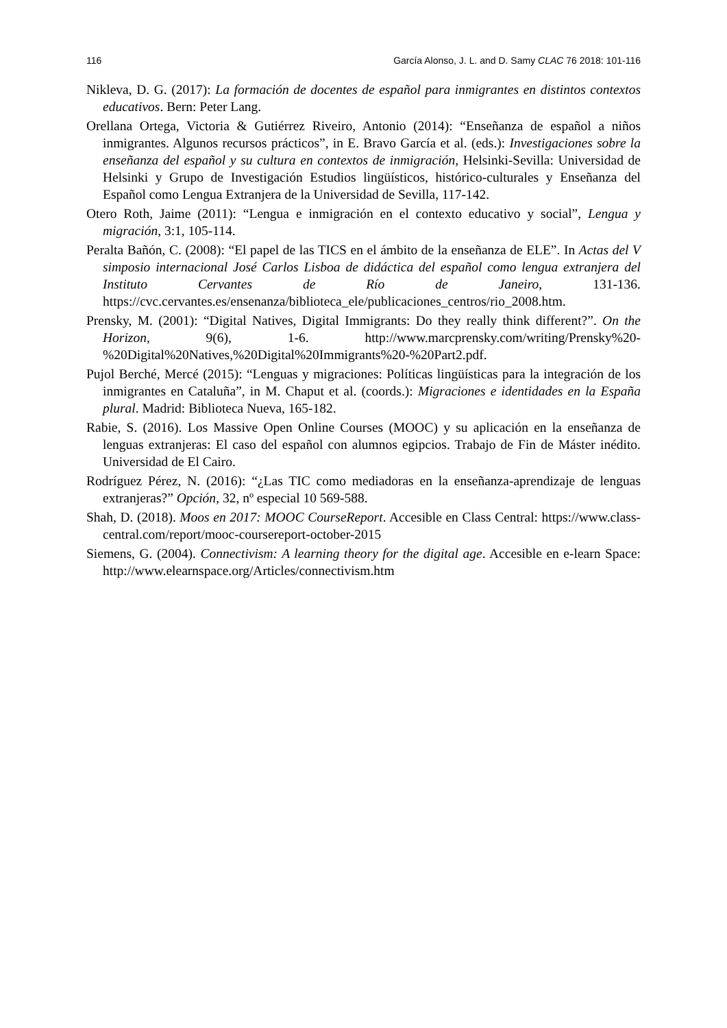116 García Alonso, J. L. and D. Samy CLAC 76 2018: 101-116
Nikleva, D. G. (2017): La formación de docentes de español para inmigrantes en distintos contextos educativos. Bern: Peter Lang.
Orellana Ortega, Victoria & Gutiérrez Riveiro, Antonio (2014): “Enseñanza de español a niños inmigrantes. Algunos recursos prácticos”, in E. Bravo García et al. (eds.): Investigaciones sobre la enseñanza del español y su cultura en contextos de inmigración, Helsinki-Sevilla: Universidad de Helsinki y Grupo de Investigación Estudios lingüísticos, histórico-culturales y Enseñanza del Español como Lengua Extranjera de la Universidad de Sevilla, 117-142.
Otero Roth, Jaime (2011): “Lengua e inmigración en el contexto educativo y social”, Lengua y migración, 3:1, 105-114.
Peralta Bañón, C. (2008): “El papel de las TICS en el ámbito de la enseñanza de ELE”. In Actas del V simposio internacional José Carlos Lisboa de didáctica del español como lengua extranjera del Instituto Cervantes de Río de Janeiro, 131-136. https://cvc.cervantes.es/ensenanza/biblioteca_ele/publicaciones_centros/rio_2008.htm.
Prensky, M. (2001): “Digital Natives, Digital Immigrants: Do they really think different?”. On the Horizon, 9(6), 1-6. http://www.marcprensky.com/writing/Prensky%20-%20Digital%20Natives,%20Digital%20Immigrants%20-%20Part2.pdf.
Pujol Berché, Mercé (2015): “Lenguas y migraciones: Políticas lingüísticas para la integración de los inmigrantes en Cataluña”, in M. Chaput et al. (coords.): Migraciones e identidades en la España plural. Madrid: Biblioteca Nueva, 165-182.
Rabie, S. (2016). Los Massive Open Online Courses (MOOC) y su aplicación en la enseñanza de lenguas extranjeras: El caso del español con alumnos egipcios. Trabajo de Fin de Máster inédito. Universidad de El Cairo.
Rodríguez Pérez, N. (2016): “¿Las TIC como mediadoras en la enseñanza-aprendizaje de lenguas extranjeras?” Opción, 32, nº especial 10 569-588.
Shah, D. (2018). Moos en 2017: MOOC CourseReport. Accesible en Class Central: https://www.class-central.com/report/mooc-coursereport-october-2015
Siemens, G. (2004). Connectivism: A learning theory for the digital age. Accesible en e-learn Space: http://www.elearnspace.org/Articles/connectivism.htm